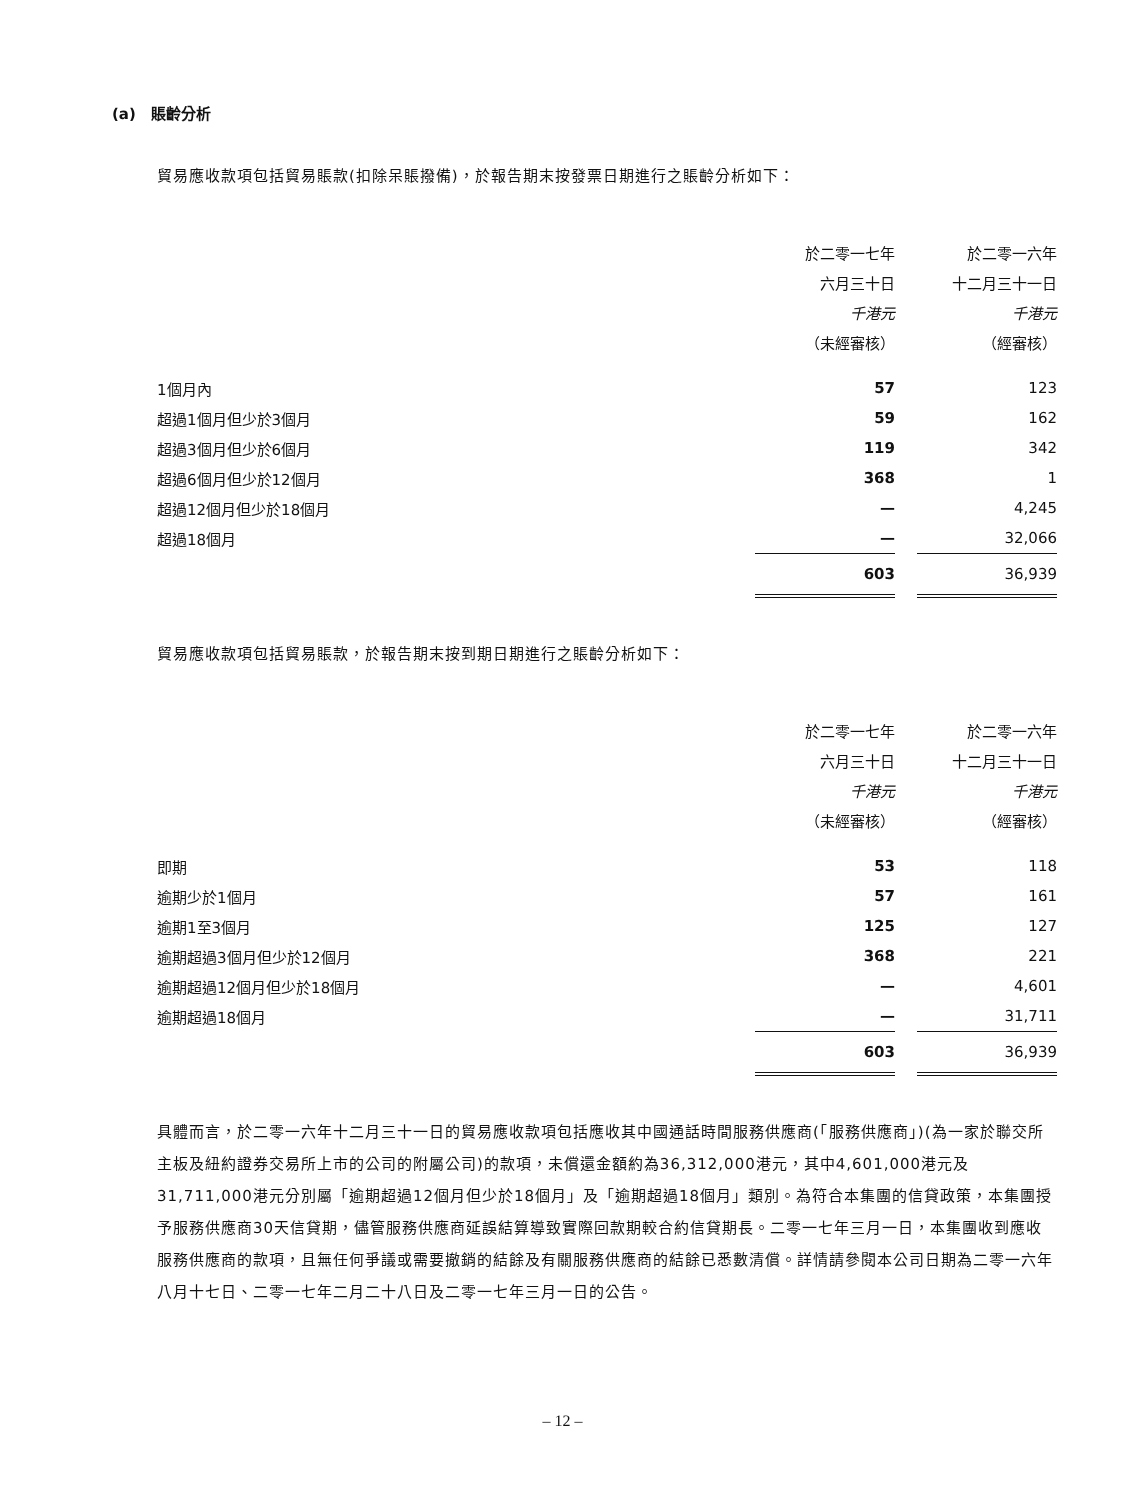(a) 賬齡分析
貿易應收款項包括貿易賬款(扣除呆賬撥備)，於報告期末按發票日期進行之賬齡分析如下：
| | 於二零一七年 | | 於二零一六年 |
| --- | --- | --- | --- |
| | 六月三十日 | | 十二月三十一日 |
| | 千港元 | | 千港元 |
| | （未經審核） | | （經審核） |
| 1個月內 | 57 | | 123 |
| 超過1個月但少於3個月 | 59 | | 162 |
| 超過3個月但少於6個月 | 119 | | 342 |
| 超過6個月但少於12個月 | 368 | | 1 |
| 超過12個月但少於18個月 | — | | 4,245 |
| 超過18個月 | — | | 32,066 |
| | 603 | | 36,939 |
貿易應收款項包括貿易賬款，於報告期末按到期日期進行之賬齡分析如下：
| | 於二零一七年 | | 於二零一六年 |
| --- | --- | --- | --- |
| | 六月三十日 | | 十二月三十一日 |
| | 千港元 | | 千港元 |
| | （未經審核） | | （經審核） |
| 即期 | 53 | | 118 |
| 逾期少於1個月 | 57 | | 161 |
| 逾期1至3個月 | 125 | | 127 |
| 逾期超過3個月但少於12個月 | 368 | | 221 |
| 逾期超過12個月但少於18個月 | — | | 4,601 |
| 逾期超過18個月 | — | | 31,711 |
| | 603 | | 36,939 |
具體而言，於二零一六年十二月三十一日的貿易應收款項包括應收其中國通話時間服務供應商(「服務供應商」)(為一家於聯交所主板及紐約證券交易所上市的公司的附屬公司)的款項，未償還金額約為36,312,000港元，其中4,601,000港元及31,711,000港元分別屬「逾期超過12個月但少於18個月」及「逾期超過18個月」類別。為符合本集團的信貸政策，本集團授予服務供應商30天信貸期，儘管服務供應商延誤結算導致實際回款期較合約信貸期長。二零一七年三月一日，本集團收到應收服務供應商的款項，且無任何爭議或需要撤銷的結餘及有關服務供應商的結餘已悉數清償。詳情請參閱本公司日期為二零一六年八月十七日、二零一七年二月二十八日及二零一七年三月一日的公告。
– 12 –